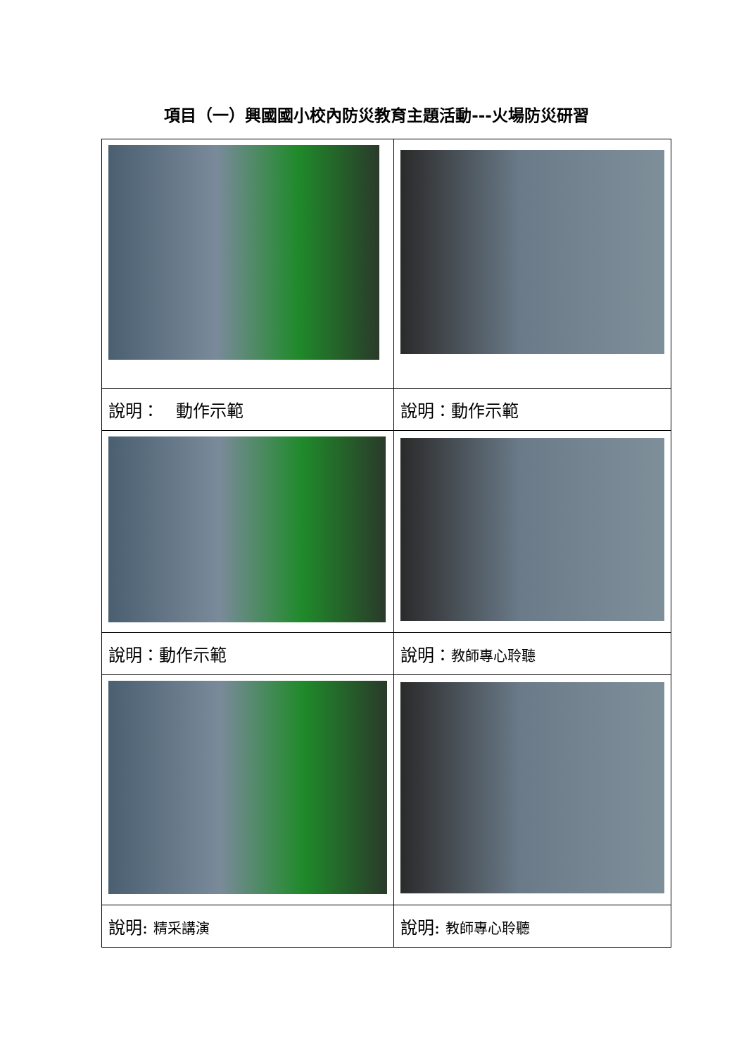項目（一）興國國小校內防災教育主題活動---火場防災研習
| 說明： 動作示範 | 說明：動作示範 |
| 說明：動作示範 | 說明： 教師專心聆聽 |
| 說明: 精采講演 | 說明: 教師專心聆聽 |